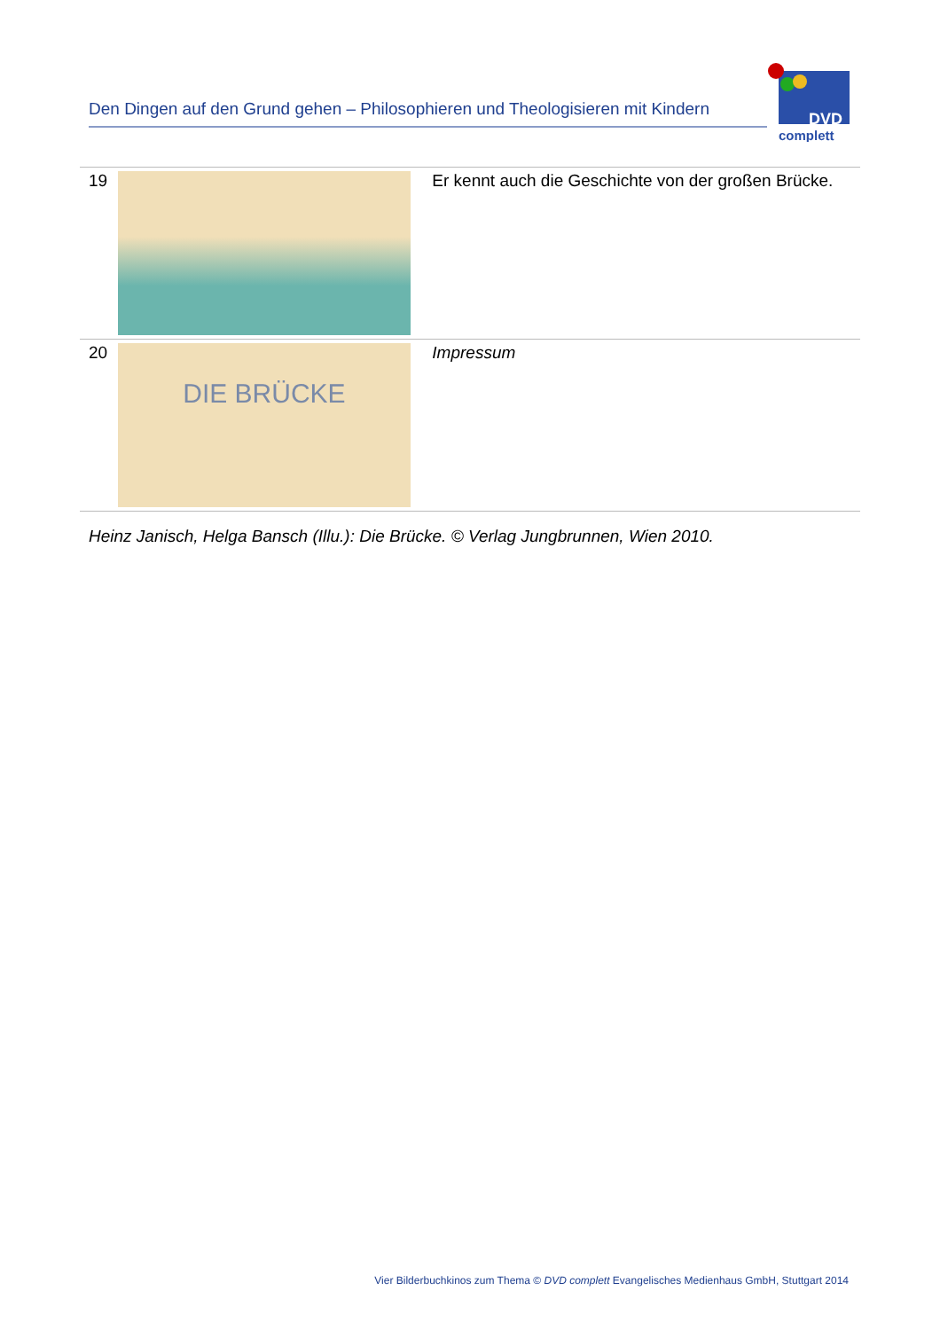Den Dingen auf den Grund gehen – Philosophieren und Theologisieren mit Kindern
DVD
complett
| 19 | | Er kennt auch die Geschichte von der großen Brücke. |
| 20 | DIE BRÜCKE | Impressum |
Heinz Janisch, Helga Bansch (Illu.): Die Brücke. © Verlag Jungbrunnen, Wien 2010.
Vier Bilderbuchkinos zum Thema © DVD complett Evangelisches Medienhaus GmbH, Stuttgart 2014